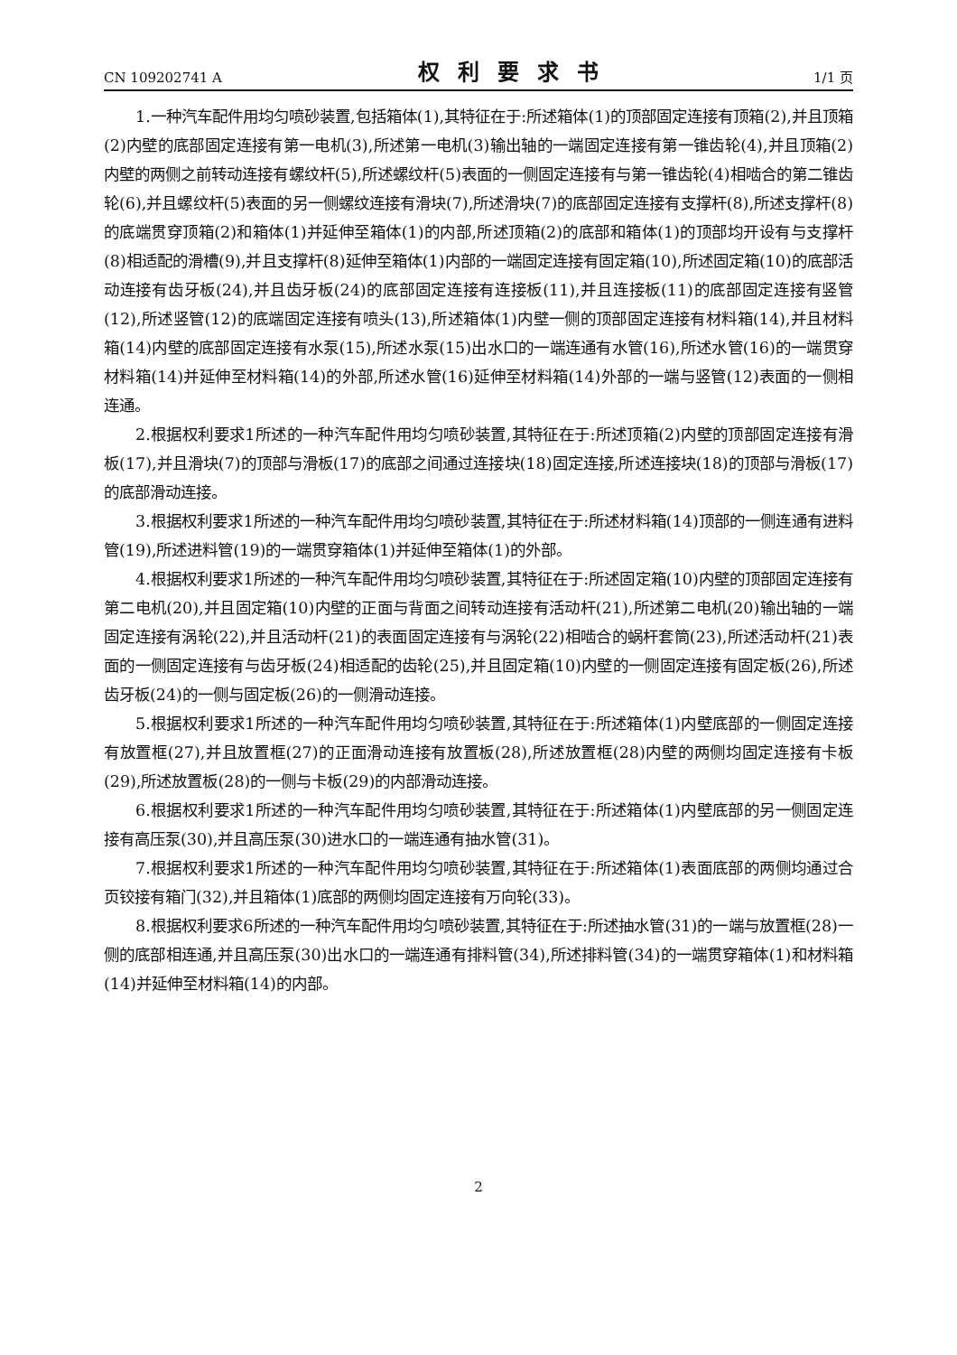CN 109202741 A 权利要求书 1/1 页
1.一种汽车配件用均匀喷砂装置,包括箱体(1),其特征在于:所述箱体(1)的顶部固定连接有顶箱(2),并且顶箱(2)内壁的底部固定连接有第一电机(3),所述第一电机(3)输出轴的一端固定连接有第一锥齿轮(4),并且顶箱(2)内壁的两侧之前转动连接有螺纹杆(5),所述螺纹杆(5)表面的一侧固定连接有与第一锥齿轮(4)相啮合的第二锥齿轮(6),并且螺纹杆(5)表面的另一侧螺纹连接有滑块(7),所述滑块(7)的底部固定连接有支撑杆(8),所述支撑杆(8)的底端贯穿顶箱(2)和箱体(1)并延伸至箱体(1)的内部,所述顶箱(2)的底部和箱体(1)的顶部均开设有与支撑杆(8)相适配的滑槽(9),并且支撑杆(8)延伸至箱体(1)内部的一端固定连接有固定箱(10),所述固定箱(10)的底部活动连接有齿牙板(24),并且齿牙板(24)的底部固定连接有连接板(11),并且连接板(11)的底部固定连接有竖管(12),所述竖管(12)的底端固定连接有喷头(13),所述箱体(1)内壁一侧的顶部固定连接有材料箱(14),并且材料箱(14)内壁的底部固定连接有水泵(15),所述水泵(15)出水口的一端连通有水管(16),所述水管(16)的一端贯穿材料箱(14)并延伸至材料箱(14)的外部,所述水管(16)延伸至材料箱(14)外部的一端与竖管(12)表面的一侧相连通。
2.根据权利要求1所述的一种汽车配件用均匀喷砂装置,其特征在于:所述顶箱(2)内壁的顶部固定连接有滑板(17),并且滑块(7)的顶部与滑板(17)的底部之间通过连接块(18)固定连接,所述连接块(18)的顶部与滑板(17)的底部滑动连接。
3.根据权利要求1所述的一种汽车配件用均匀喷砂装置,其特征在于:所述材料箱(14)顶部的一侧连通有进料管(19),所述进料管(19)的一端贯穿箱体(1)并延伸至箱体(1)的外部。
4.根据权利要求1所述的一种汽车配件用均匀喷砂装置,其特征在于:所述固定箱(10)内壁的顶部固定连接有第二电机(20),并且固定箱(10)内壁的正面与背面之间转动连接有活动杆(21),所述第二电机(20)输出轴的一端固定连接有涡轮(22),并且活动杆(21)的表面固定连接有与涡轮(22)相啮合的蜗杆套筒(23),所述活动杆(21)表面的一侧固定连接有与齿牙板(24)相适配的齿轮(25),并且固定箱(10)内壁的一侧固定连接有固定板(26),所述齿牙板(24)的一侧与固定板(26)的一侧滑动连接。
5.根据权利要求1所述的一种汽车配件用均匀喷砂装置,其特征在于:所述箱体(1)内壁底部的一侧固定连接有放置框(27),并且放置框(27)的正面滑动连接有放置板(28),所述放置框(28)内壁的两侧均固定连接有卡板(29),所述放置板(28)的一侧与卡板(29)的内部滑动连接。
6.根据权利要求1所述的一种汽车配件用均匀喷砂装置,其特征在于:所述箱体(1)内壁底部的另一侧固定连接有高压泵(30),并且高压泵(30)进水口的一端连通有抽水管(31)。
7.根据权利要求1所述的一种汽车配件用均匀喷砂装置,其特征在于:所述箱体(1)表面底部的两侧均通过合页铰接有箱门(32),并且箱体(1)底部的两侧均固定连接有万向轮(33)。
8.根据权利要求6所述的一种汽车配件用均匀喷砂装置,其特征在于:所述抽水管(31)的一端与放置框(28)一侧的底部相连通,并且高压泵(30)出水口的一端连通有排料管(34),所述排料管(34)的一端贯穿箱体(1)和材料箱(14)并延伸至材料箱(14)的内部。
2